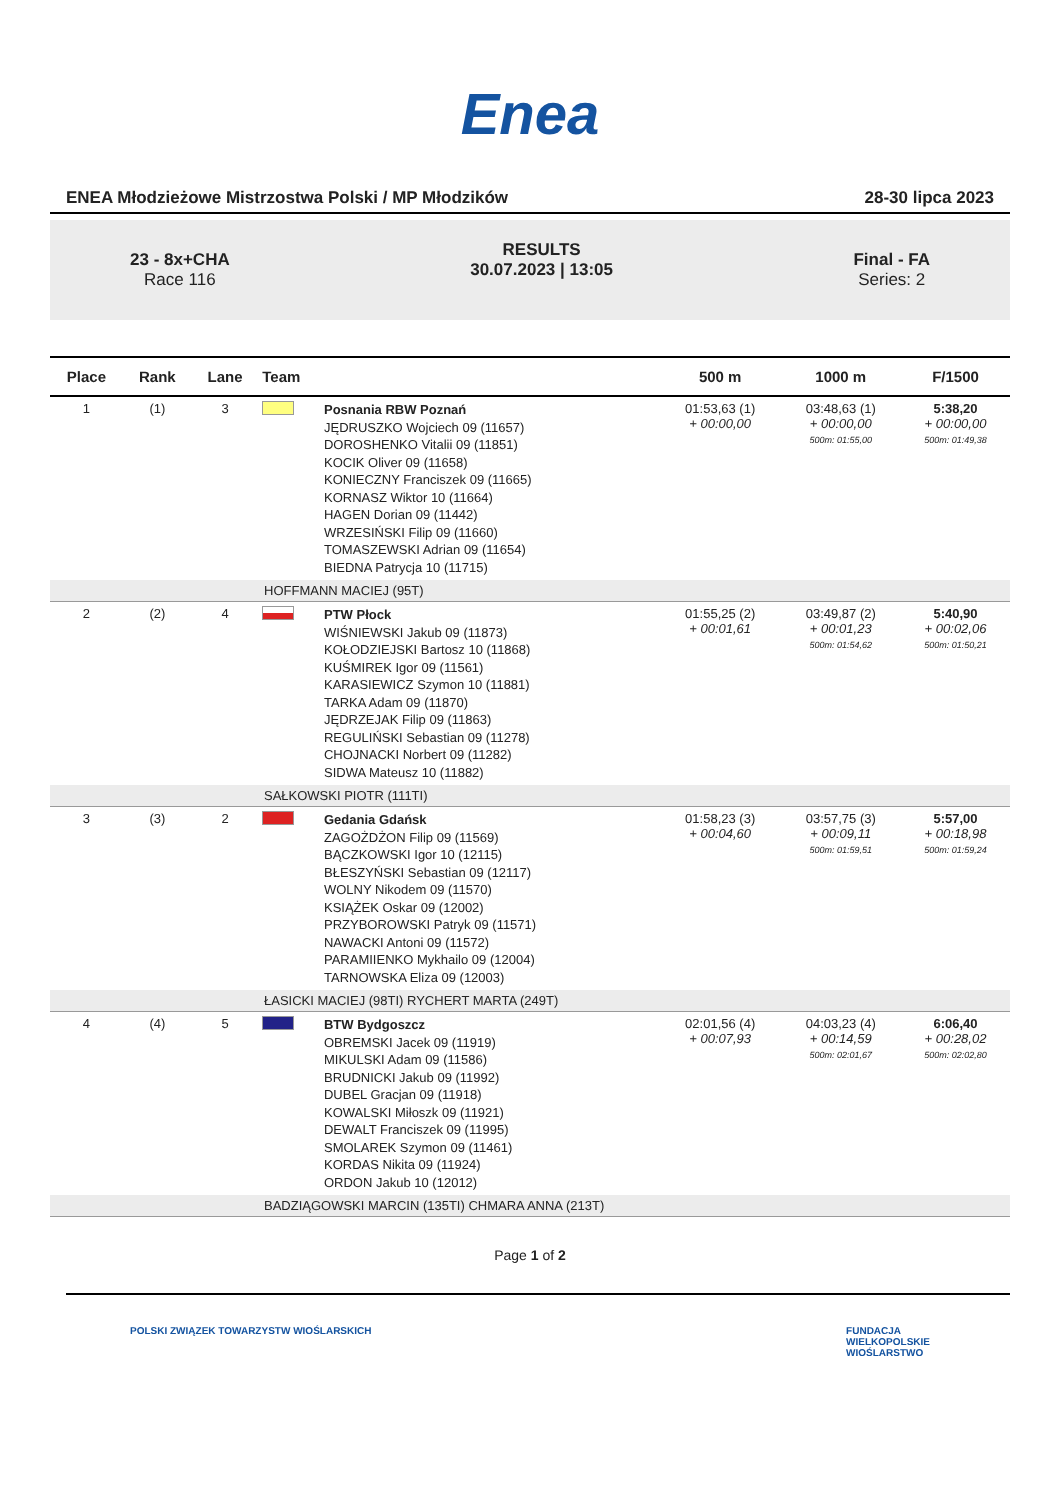Enea
ENEA Młodzieżowe Mistrzostwa Polski / MP Młodzików 28-30 lipca 2023
23 - 8x+CHA
Race 116
RESULTS
30.07.2023 | 13:05
Final - FA
Series: 2
| Place | Rank | Lane | Team | | 500 m | 1000 m | F/1500 |
| --- | --- | --- | --- | --- | --- | --- | --- |
| 1 | (1) | 3 | | Posnania RBW Poznań JĘDRUSZKO Wojciech 09 (11657) DOROSHENKO Vitalii 09 (11851) KOCIK Oliver 09 (11658) KONIECZNY Franciszek 09 (11665) KORNASZ Wiktor 10 (11664) HAGEN Dorian 09 (11442) WRZESIŃSKI Filip 09 (11660) TOMASZEWSKI Adrian 09 (11654) BIEDNA Patrycja 10 (11715) | 01:53,63 (1) + 00:00,00 | 03:48,63 (1) + 00:00,00 500m: 01:55,00 | 5:38,20 + 00:00,00 500m: 01:49,38 |
| HOFFMANN MACIEJ (95T) | | | | | | | |
| 2 | (2) | 4 | | PTW Płock WIŚNIEWSKI Jakub 09 (11873) KOŁODZIEJSKI Bartosz 10 (11868) KUŚMIREK Igor 09 (11561) KARASIEWICZ Szymon 10 (11881) TARKA Adam 09 (11870) JĘDRZEJAK Filip 09 (11863) REGULIŃSKI Sebastian 09 (11278) CHOJNACKI Norbert 09 (11282) SIDWA Mateusz 10 (11882) | 01:55,25 (2) + 00:01,61 | 03:49,87 (2) + 00:01,23 500m: 01:54,62 | 5:40,90 + 00:02,06 500m: 01:50,21 |
| SAŁKOWSKI PIOTR (111TI) | | | | | | | |
| 3 | (3) | 2 | | Gedania Gdańsk ZAGOŻDŻON Filip 09 (11569) BĄCZKOWSKI Igor 10 (12115) BŁESZYŃSKI Sebastian 09 (12117) WOLNY Nikodem 09 (11570) KSIĄŻEK Oskar 09 (12002) PRZYBOROWSKI Patryk 09 (11571) NAWACKI Antoni 09 (11572) PARAMIIENKO Mykhailo 09 (12004) TARNOWSKA Eliza 09 (12003) | 01:58,23 (3) + 00:04,60 | 03:57,75 (3) + 00:09,11 500m: 01:59,51 | 5:57,00 + 00:18,98 500m: 01:59,24 |
| ŁASICKI MACIEJ (98TI) RYCHERT MARTA (249T) | | | | | | | |
| 4 | (4) | 5 | | BTW Bydgoszcz OBREMSKI Jacek 09 (11919) MIKULSKI Adam 09 (11586) BRUDNICKI Jakub 09 (11992) DUBEL Gracjan 09 (11918) KOWALSKI Miłoszk 09 (11921) DEWALT Franciszek 09 (11995) SMOLAREK Szymon 09 (11461) KORDAS Nikita 09 (11924) ORDON Jakub 10 (12012) | 02:01,56 (4) + 00:07,93 | 04:03,23 (4) + 00:14,59 500m: 02:01,67 | 6:06,40 + 00:28,02 500m: 02:02,80 |
| BADZIĄGOWSKI MARCIN (135TI) CHMARA ANNA (213T) | | | | | | | |
Page 1 of 2
POLSKI ZWIĄZEK TOWARZYSTW WIOŚLARSKICH
FUNDACJA
WIELKOPOLSKIE
WIOŚLARSTWO